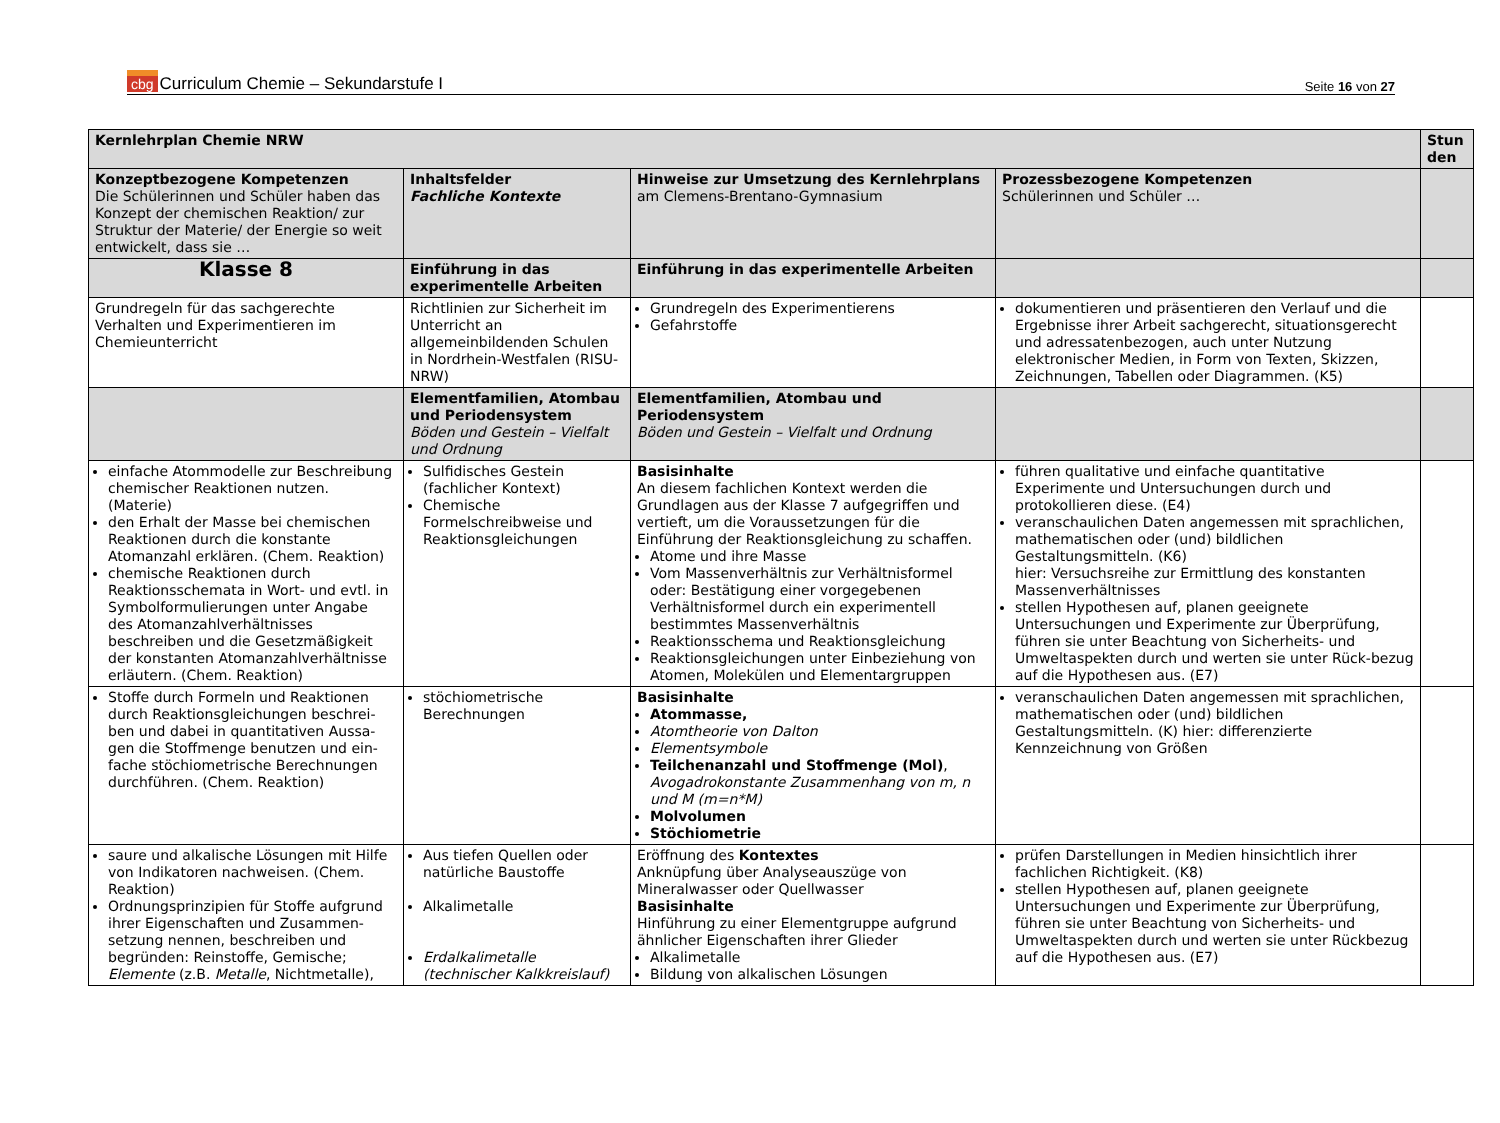cbg Curriculum Chemie – Sekundarstufe I
Seite 16 von 27
| Kernlehrplan Chemie NRW | | | | Stun den |
| Konzeptbezogene Kompetenzen Die Schülerinnen und Schüler haben das Konzept der chemischen Reaktion/ zur Struktur der Materie/ der Energie so weit entwickelt, dass sie … | Inhaltsfelder Fachliche Kontexte | Hinweise zur Umsetzung des Kernlehrplans am Clemens-Brentano-Gymnasium | Prozessbezogene Kompetenzen Schülerinnen und Schüler … | |
| Klasse 8 | Einführung in das experimentelle Arbeiten | Einführung in das experimentelle Arbeiten | | |
| Grundregeln für das sachgerechte Verhalten und Experimentieren im Chemieunterricht | Richtlinien zur Sicherheit im Unterricht an allgemeinbildenden Schulen in Nordrhein-Westfalen (RISU-NRW) | Grundregeln des Experimentierens Gefahrstoffe | dokumentieren und präsentieren den Verlauf und die Ergebnisse ihrer Arbeit sachgerecht, situationsgerecht und adressatenbezogen, auch unter Nutzung elektronischer Medien, in Form von Texten, Skizzen, Zeichnungen, Tabellen oder Diagrammen. (K5) | |
| | Elementfamilien, Atombau und Periodensystem Böden und Gestein – Vielfalt und Ordnung | Elementfamilien, Atombau und Periodensystem Böden und Gestein – Vielfalt und Ordnung | | |
| einfache Atommodelle zur Beschreibung chemischer Reaktionen nutzen. (Materie) den Erhalt der Masse bei chemischen Reaktionen durch die konstante Atomanzahl erklären. (Chem. Reaktion) chemische Reaktionen durch Reaktionsschemata in Wort- und evtl. in Symbolformulierungen unter Angabe des Atomanzahlverhältnisses beschreiben und die Gesetzmäßigkeit der konstanten Atomanzahlverhältnisse erläutern. (Chem. Reaktion) | Sulfidisches Gestein (fachlicher Kontext) Chemische Formelschreibweise und Reaktionsgleichungen | Basisinhalte An diesem fachlichen Kontext werden die Grundlagen aus der Klasse 7 aufgegriffen und vertieft, um die Voraussetzungen für die Einführung der Reaktionsgleichung zu schaffen. Atome und ihre Masse Vom Massenverhältnis zur Verhältnisformel oder: Bestätigung einer vorgegebenen Verhältnisformel durch ein experimentell bestimmtes Massenverhältnis Reaktionsschema und Reaktionsgleichung Reaktionsgleichungen unter Einbeziehung von Atomen, Molekülen und Elementargruppen | führen qualitative und einfache quantitative Experimente und Untersuchungen durch und protokollieren diese. (E4) veranschaulichen Daten angemessen mit sprachlichen, mathematischen oder (und) bildlichen Gestaltungsmitteln. (K6) hier: Versuchsreihe zur Ermittlung des konstanten Massenverhältnisses stellen Hypothesen auf, planen geeignete Untersuchungen und Experimente zur Überprüfung, führen sie unter Beachtung von Sicherheits- und Umweltaspekten durch und werten sie unter Rück-bezug auf die Hypothesen aus. (E7) | |
| Stoffe durch Formeln und Reaktionen durch Reaktionsgleichungen beschrei-ben und dabei in quantitativen Aussa-gen die Stoffmenge benutzen und ein-fache stöchiometrische Berechnungen durchführen. (Chem. Reaktion) | stöchiometrische Berechnungen | Basisinhalte Atommasse, Atomtheorie von Dalton Elementsymbole Teilchenanzahl und Stoffmenge (Mol) , Avogadrokonstante Zusammenhang von m, n und M (m=n*M) Molvolumen Stöchiometrie | veranschaulichen Daten angemessen mit sprachlichen, mathematischen oder (und) bildlichen Gestaltungsmitteln. (K) hier: differenzierte Kennzeichnung von Größen | |
| saure und alkalische Lösungen mit Hilfe von Indikatoren nachweisen. (Chem. Reaktion) Ordnungsprinzipien für Stoffe aufgrund ihrer Eigenschaften und Zusammen-setzung nennen, beschreiben und begründen: Reinstoffe, Gemische; Elemente (z.B. Metalle , Nichtmetalle), | Aus tiefen Quellen oder natürliche Baustoffe Alkalimetalle Erdalkalimetalle (technischer Kalkkreislauf) | Eröffnung des Kontextes Anknüpfung über Analyseauszüge von Mineralwasser oder Quellwasser Basisinhalte Hinführung zu einer Elementgruppe aufgrund ähnlicher Eigenschaften ihrer Glieder Alkalimetalle Bildung von alkalischen Lösungen | prüfen Darstellungen in Medien hinsichtlich ihrer fachlichen Richtigkeit. (K8) stellen Hypothesen auf, planen geeignete Untersuchungen und Experimente zur Überprüfung, führen sie unter Beachtung von Sicherheits- und Umweltaspekten durch und werten sie unter Rückbezug auf die Hypothesen aus. (E7) | |